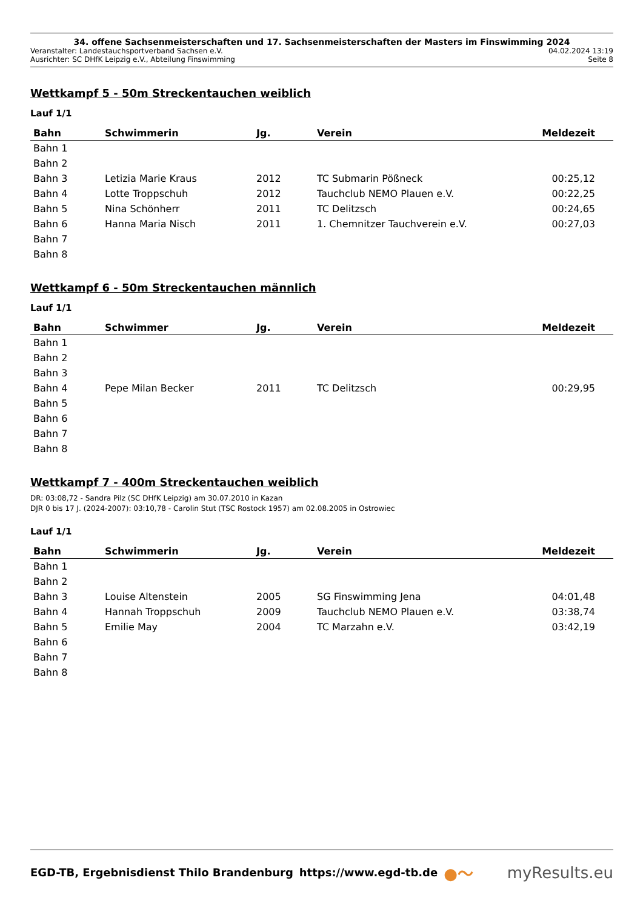34. offene Sachsenmeisterschaften und 17. Sachsenmeisterschaften der Masters im Finswimming 2024
Veranstalter: Landestauchsportverband Sachsen e.V. 04.02.2024 13:19
Ausrichter: SC DHfK Leipzig e.V., Abteilung Finswimming Seite 8
Wettkampf 5 - 50m Streckentauchen weiblich
Lauf 1/1
| Bahn | Schwimmerin | Jg. | Verein | Meldezeit |
| --- | --- | --- | --- | --- |
| Bahn 1 | | | | |
| Bahn 2 | | | | |
| Bahn 3 | Letizia Marie Kraus | 2012 | TC Submarin Pößneck | 00:25,12 |
| Bahn 4 | Lotte Troppschuh | 2012 | Tauchclub NEMO Plauen e.V. | 00:22,25 |
| Bahn 5 | Nina Schönherr | 2011 | TC Delitzsch | 00:24,65 |
| Bahn 6 | Hanna Maria Nisch | 2011 | 1. Chemnitzer Tauchverein e.V. | 00:27,03 |
| Bahn 7 | | | | |
| Bahn 8 | | | | |
Wettkampf 6 - 50m Streckentauchen männlich
Lauf 1/1
| Bahn | Schwimmer | Jg. | Verein | Meldezeit |
| --- | --- | --- | --- | --- |
| Bahn 1 | | | | |
| Bahn 2 | | | | |
| Bahn 3 | | | | |
| Bahn 4 | Pepe Milan Becker | 2011 | TC Delitzsch | 00:29,95 |
| Bahn 5 | | | | |
| Bahn 6 | | | | |
| Bahn 7 | | | | |
| Bahn 8 | | | | |
Wettkampf 7 - 400m Streckentauchen weiblich
DR: 03:08,72 - Sandra Pilz (SC DHfK Leipzig) am 30.07.2010 in Kazan
DJR 0 bis 17 J. (2024-2007): 03:10,78 - Carolin Stut (TSC Rostock 1957) am 02.08.2005 in Ostrowiec
Lauf 1/1
| Bahn | Schwimmerin | Jg. | Verein | Meldezeit |
| --- | --- | --- | --- | --- |
| Bahn 1 | | | | |
| Bahn 2 | | | | |
| Bahn 3 | Louise Altenstein | 2005 | SG Finswimming Jena | 04:01,48 |
| Bahn 4 | Hannah Troppschuh | 2009 | Tauchclub NEMO Plauen e.V. | 03:38,74 |
| Bahn 5 | Emilie May | 2004 | TC Marzahn e.V. | 03:42,19 |
| Bahn 6 | | | | |
| Bahn 7 | | | | |
| Bahn 8 | | | | |
EGD-TB, Ergebnisdienst Thilo Brandenburg https://www.egd-tb.de ●〜 myResults.eu